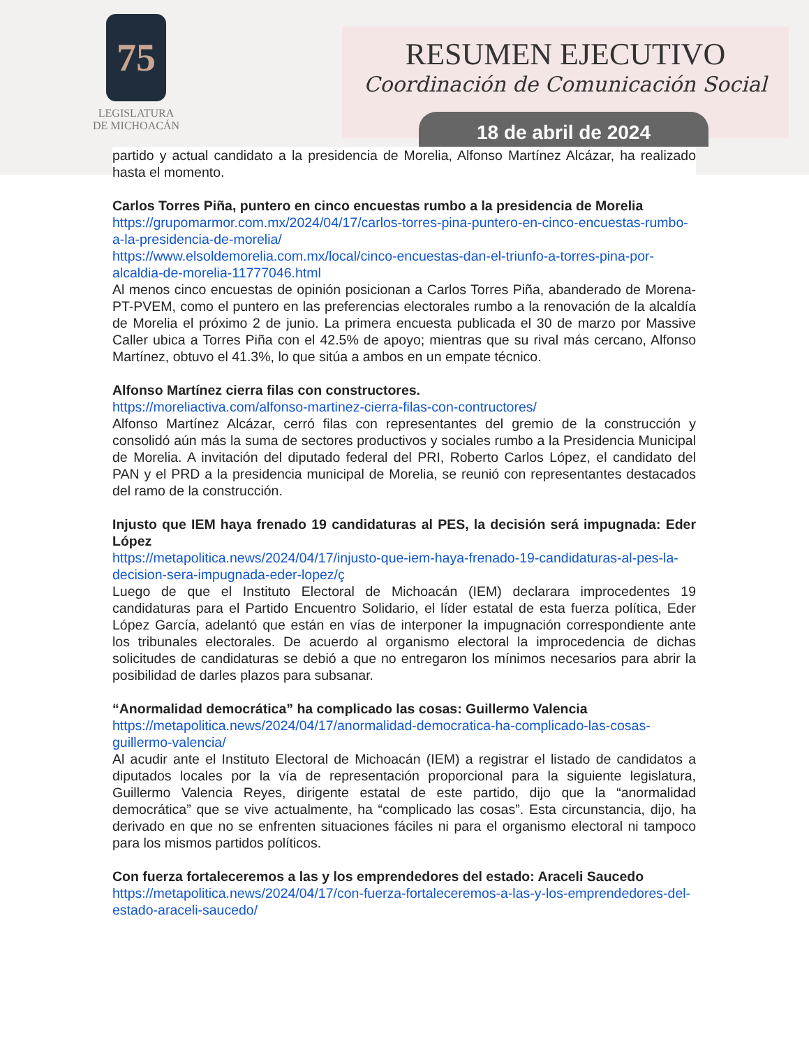75
LEGISLATURA
DE MICHOACÁN
RESUMEN EJECUTIVO
Coordinación de Comunicación Social
18 de abril de 2024
partido y actual candidato a la presidencia de Morelia, Alfonso Martínez Alcázar, ha realizado hasta el momento.
Carlos Torres Piña, puntero en cinco encuestas rumbo a la presidencia de Morelia
https://grupomarmor.com.mx/2024/04/17/carlos-torres-pina-puntero-en-cinco-encuestas-rumbo-a-la-presidencia-de-morelia/
https://www.elsoldemorelia.com.mx/local/cinco-encuestas-dan-el-triunfo-a-torres-pina-por-alcaldia-de-morelia-11777046.html
Al menos cinco encuestas de opinión posicionan a Carlos Torres Piña, abanderado de Morena-PT-PVEM, como el puntero en las preferencias electorales rumbo a la renovación de la alcaldía de Morelia el próximo 2 de junio. La primera encuesta publicada el 30 de marzo por Massive Caller ubica a Torres Piña con el 42.5% de apoyo; mientras que su rival más cercano, Alfonso Martínez, obtuvo el 41.3%, lo que sitúa a ambos en un empate técnico.
Alfonso Martínez cierra filas con constructores.
https://moreliactiva.com/alfonso-martinez-cierra-filas-con-contructores/
Alfonso Martínez Alcázar, cerró filas con representantes del gremio de la construcción y consolidó aún más la suma de sectores productivos y sociales rumbo a la Presidencia Municipal de Morelia. A invitación del diputado federal del PRI, Roberto Carlos López, el candidato del PAN y el PRD a la presidencia municipal de Morelia, se reunió con representantes destacados del ramo de la construcción.
Injusto que IEM haya frenado 19 candidaturas al PES, la decisión será impugnada: Eder López
https://metapolitica.news/2024/04/17/injusto-que-iem-haya-frenado-19-candidaturas-al-pes-la-decision-sera-impugnada-eder-lopez/ç
Luego de que el Instituto Electoral de Michoacán (IEM) declarara improcedentes 19 candidaturas para el Partido Encuentro Solidario, el líder estatal de esta fuerza política, Eder López García, adelantó que están en vías de interponer la impugnación correspondiente ante los tribunales electorales. De acuerdo al organismo electoral la improcedencia de dichas solicitudes de candidaturas se debió a que no entregaron los mínimos necesarios para abrir la posibilidad de darles plazos para subsanar.
“Anormalidad democrática” ha complicado las cosas: Guillermo Valencia
https://metapolitica.news/2024/04/17/anormalidad-democratica-ha-complicado-las-cosas-guillermo-valencia/
Al acudir ante el Instituto Electoral de Michoacán (IEM) a registrar el listado de candidatos a diputados locales por la vía de representación proporcional para la siguiente legislatura, Guillermo Valencia Reyes, dirigente estatal de este partido, dijo que la “anormalidad democrática” que se vive actualmente, ha “complicado las cosas”. Esta circunstancia, dijo, ha derivado en que no se enfrenten situaciones fáciles ni para el organismo electoral ni tampoco para los mismos partidos políticos.
Con fuerza fortaleceremos a las y los emprendedores del estado: Araceli Saucedo
https://metapolitica.news/2024/04/17/con-fuerza-fortaleceremos-a-las-y-los-emprendedores-del-estado-araceli-saucedo/